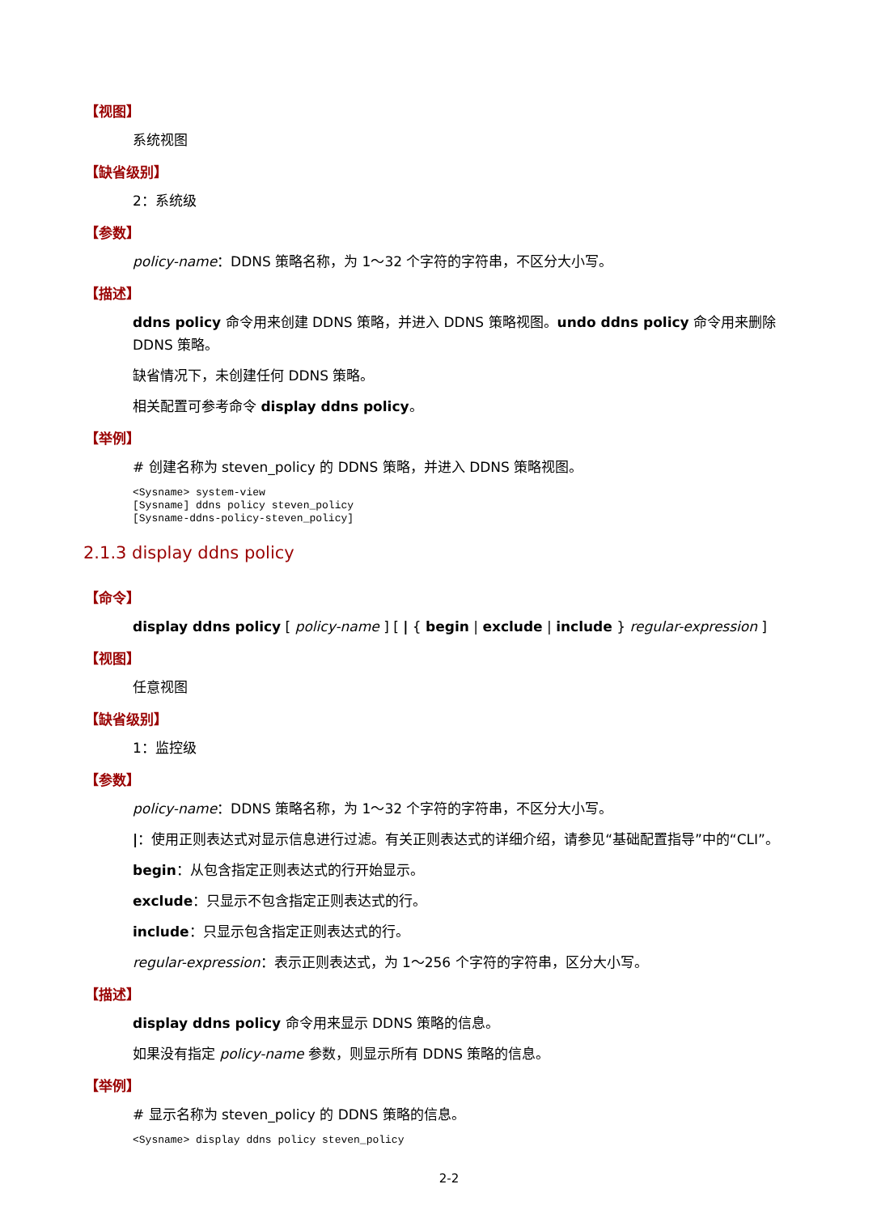【视图】
系统视图
【缺省级别】
2：系统级
【参数】
policy-name：DDNS 策略名称，为 1～32 个字符的字符串，不区分大小写。
【描述】
ddns policy 命令用来创建 DDNS 策略，并进入 DDNS 策略视图。undo ddns policy 命令用来删除 DDNS 策略。
缺省情况下，未创建任何 DDNS 策略。
相关配置可参考命令 display ddns policy。
【举例】
# 创建名称为 steven_policy 的 DDNS 策略，并进入 DDNS 策略视图。
<Sysname> system-view
[Sysname] ddns policy steven_policy
[Sysname-ddns-policy-steven_policy]
2.1.3 display ddns policy
【命令】
display ddns policy [ policy-name ] [ | { begin | exclude | include } regular-expression ]
【视图】
任意视图
【缺省级别】
1：监控级
【参数】
policy-name：DDNS 策略名称，为 1～32 个字符的字符串，不区分大小写。
|：使用正则表达式对显示信息进行过滤。有关正则表达式的详细介绍，请参见“基础配置指导”中的“CLI”。
begin：从包含指定正则表达式的行开始显示。
exclude：只显示不包含指定正则表达式的行。
include：只显示包含指定正则表达式的行。
regular-expression：表示正则表达式，为 1～256 个字符的字符串，区分大小写。
【描述】
display ddns policy 命令用来显示 DDNS 策略的信息。
如果没有指定 policy-name 参数，则显示所有 DDNS 策略的信息。
【举例】
# 显示名称为 steven_policy 的 DDNS 策略的信息。
<Sysname> display ddns policy steven_policy
2-2